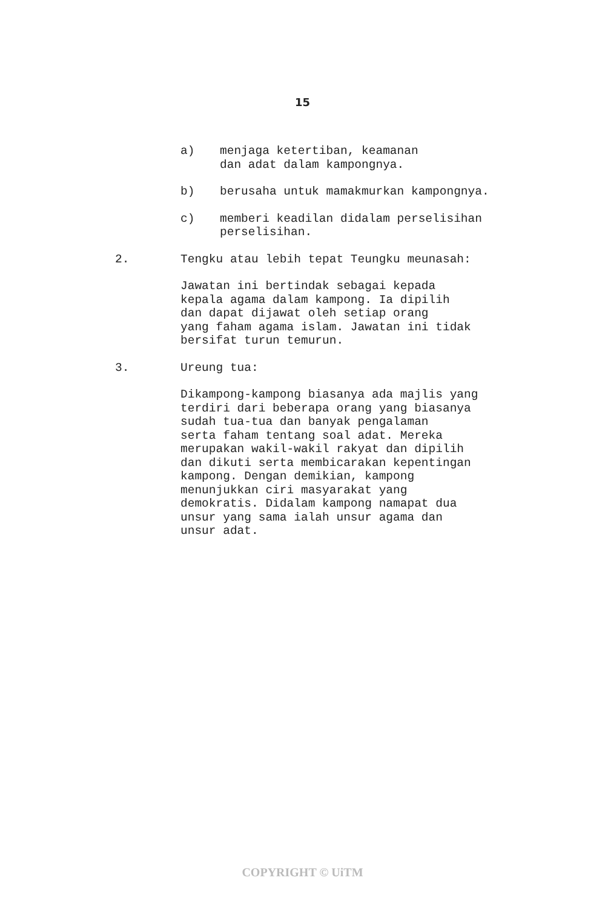15
a) menjaga ketertiban, keamanan
dan adat dalam kampongnya.
b) berusaha untuk mamakmurkan kampongnya.
c) memberi keadilan didalam perselisihan
perselisihan.
2. Tengku atau lebih tepat Teungku meunasah:
Jawatan ini bertindak sebagai kepada kepala agama dalam kampong. Ia dipilih dan dapat dijawat oleh setiap orang yang faham agama islam. Jawatan ini tidak bersifat turun temurun.
3. Ureung tua:
Dikampong-kampong biasanya ada majlis yang terdiri dari beberapa orang yang biasanya sudah tua-tua dan banyak pengalaman serta faham tentang soal adat. Mereka merupakan wakil-wakil rakyat dan dipilih dan dikuti serta membicarakan kepentingan kampong. Dengan demikian, kampong menunjukkan ciri masyarakat yang demokratis. Didalam kampong namapat dua unsur yang sama ialah unsur agama dan unsur adat.
COPYRIGHT © UiTM